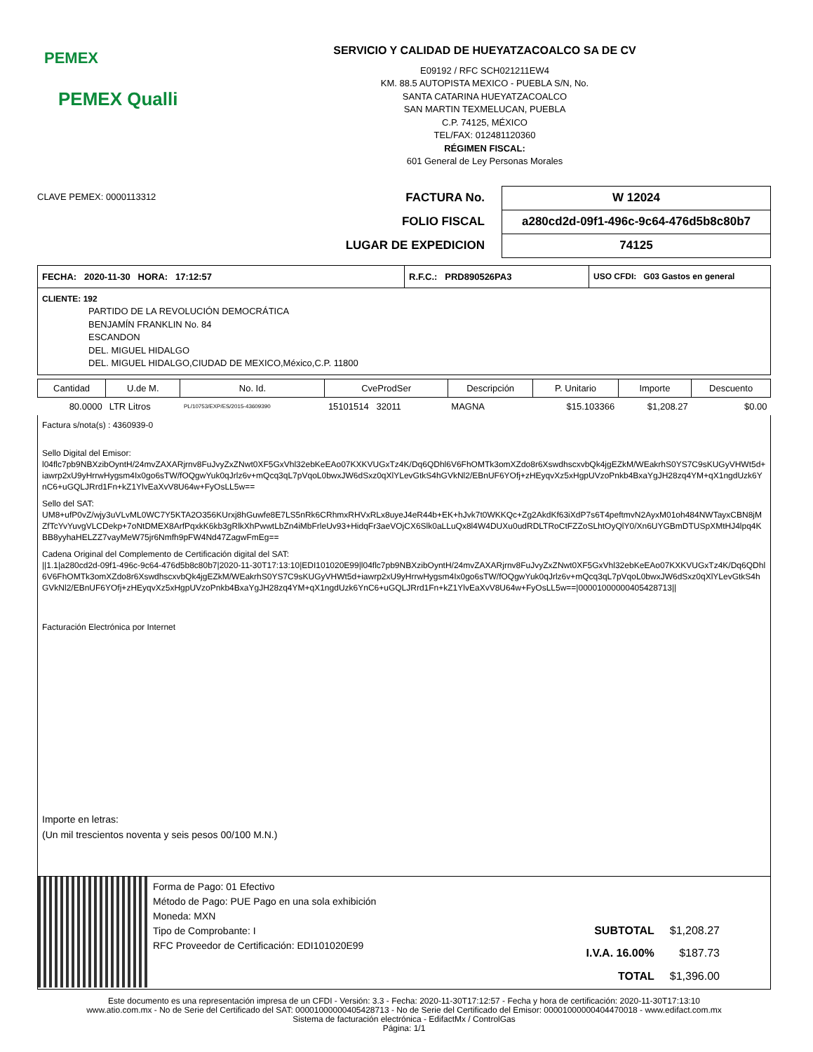PEMEX
PEMEX Qualli
SERVICIO Y CALIDAD DE HUEYATZACOALCO SA DE CV
E09192 / RFC SCH021211EW4
KM. 88.5 AUTOPISTA MEXICO - PUEBLA S/N, No.
SANTA CATARINA HUEYATZACOALCO
SAN MARTIN TEXMELUCAN, PUEBLA
C.P. 74125, MÉXICO
TEL/FAX: 012481120360
RÉGIMEN FISCAL:
601 General de Ley Personas Morales
CLAVE PEMEX: 0000113312
| FACTURA No. | W 12024 |
| FOLIO FISCAL | a280cd2d-09f1-496c-9c64-476d5b8c80b7 |
| LUGAR DE EXPEDICION | 74125 |
FECHA: 2020-11-30 HORA: 17:12:57 R.F.C.: PRD890526PA3 USO CFDI: G03 Gastos en general
CLIENTE: 192
PARTIDO DE LA REVOLUCIÓN DEMOCRÁTICA
BENJAMÍN FRANKLIN No. 84
ESCANDON
DEL. MIGUEL HIDALGO
DEL. MIGUEL HIDALGO,CIUDAD DE MEXICO,México,C.P. 11800
| Cantidad | U.de M. | No. Id. | CveProdSer | Descripción | P. Unitario | Importe | Descuento |
| --- | --- | --- | --- | --- | --- | --- | --- |
| 80.0000 | LTR Litros | PL/10753/EXP/ES/2015-43609390 | 15101514 32011 | MAGNA | $15.103366 | $1,208.27 | $0.00 |
Factura s/nota(s) : 4360939-0
Sello Digital del Emisor:
l04flc7pb9NBXzibOyntH/24mvZAXARjrnv8FuJvyZxZNwt0XF5GxVhl32ebKeEAo07KXKVUGxTz4K/Dq6QDhl6V6FhOMTk3omXZdo8r6XswdhscxvbQk4jgEZkM/WEakrhS0YS7C9sKUGyVHWt5d+iawrp2xU9yHrrwHygsm4Ix0go6sTW/fOQgwYuk0qJrlz6v+mQcq3qL7pVqoL0bwxJW6dSxz0qXlYLevGtkS4hGVkNl2/EBnUF6YOfj+zHEyqvXz5xHgpUVzoPnkb4BxaYgJH28zq4YM+qX1ngdUzk6YnC6+uGQLJRrd1Fn+kZ1YlvEaXvV8U64w+FyOsLL5w==
Sello del SAT:
UM8+ufP0vZ/wjy3uVLvML0WC7Y5KTA2O356KUrxj8hGuwfe8E7LS5nRk6CRhmxRHVxRLx8uyeJ4eR44b+EK+hJvk7t0WKKQc+Zg2AkdKf63iXdP7s6T4peftmvN2AyxM01oh484NWTayxCBN8jMZfTcYvYuvgVLCDekp+7oNtDMEX8ArfPqxkK6kb3gRlkXhPwwtLbZn4iMbFrleUv93+HidqFr3aeVOjCX6Slk0aLLuQx8l4W4DUXu0udRDLTRoCtFZZoSLhtOyQlY0/Xn6UYGBmDTUSpXMtHJ4lpq4KBB8yyhaHELZZ7vayMeW75jr6Nmfh9pFW4Nd47ZagwFmEg==
Cadena Original del Complemento de Certificación digital del SAT:
||1.1|a280cd2d-09f1-496c-9c64-476d5b8c80b7|2020-11-30T17:13:10|EDI101020E99|l04flc7pb9NBXzibOyntH/24mvZAXARjrnv8FuJvyZxZNwt0XF5GxVhl32ebKeEAo07KXKVUGxTz4K/Dq6QDhl6V6FhOMTk3omXZdo8r6XswdhscxvbQk4jgEZkM/WEakrhS0YS7C9sKUGyVHWt5d+iawrp2xU9yHrrwHygsm4Ix0go6sTW/fOQgwYuk0qJrlz6v+mQcq3qL7pVqoL0bwxJW6dSxz0qXlYLevGtkS4hGVkNl2/EBnUF6YOfj+zHEyqvXz5xHgpUVzoPnkb4BxaYgJH28zq4YM+qX1ngdUzk6YnC6+uGQLJRrd1Fn+kZ1YlvEaXvV8U64w+FyOsLL5w==|00001000000405428713||
Facturación Electrónica por Internet
Importe en letras:
(Un mil trescientos noventa y seis pesos 00/100 M.N.)
Forma de Pago: 01 Efectivo
Método de Pago: PUE Pago en una sola exhibición
Moneda: MXN
Tipo de Comprobante: I
RFC Proveedor de Certificación: EDI101020E99
| SUBTOTAL | $1,208.27 |
| I.V.A. 16.00% | $187.73 |
| TOTAL | $1,396.00 |
Este documento es una representación impresa de un CFDI - Versión: 3.3 - Fecha: 2020-11-30T17:12:57 - Fecha y hora de certificación: 2020-11-30T17:13:10
www.atio.com.mx - No de Serie del Certificado del SAT: 00001000000405428713 - No de Serie del Certificado del Emisor: 00001000000404470018 - www.edifact.com.mx
Sistema de facturación electrónica - EdifactMx / ControlGas
Página: 1/1